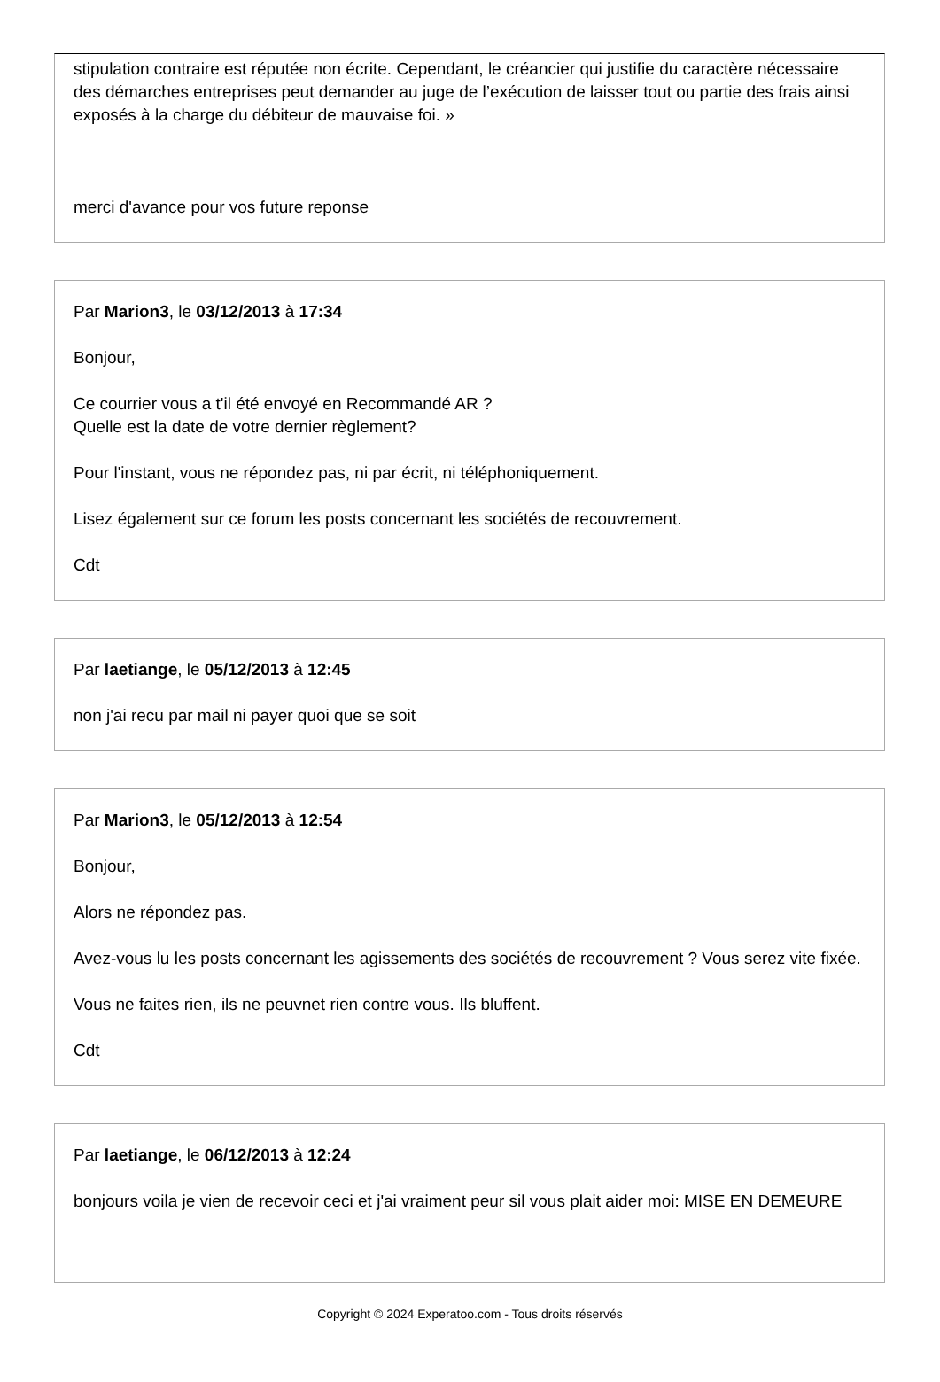stipulation contraire est réputée non écrite. Cependant, le créancier qui justifie du caractère nécessaire des démarches entreprises peut demander au juge de l’exécution de laisser tout ou partie des frais ainsi exposés à la charge du débiteur de mauvaise foi. »
merci d'avance pour vos future reponse
Par Marion3, le 03/12/2013 à 17:34
Bonjour,
Ce courrier vous a t'il été envoyé en Recommandé AR ?
Quelle est la date de votre dernier règlement?
Pour l'instant, vous ne répondez pas, ni par écrit, ni téléphoniquement.
Lisez également sur ce forum les posts concernant les sociétés de recouvrement.
Cdt
Par laetiange, le 05/12/2013 à 12:45
non j'ai recu par mail ni payer quoi que se soit
Par Marion3, le 05/12/2013 à 12:54
Bonjour,
Alors ne répondez pas.
Avez-vous lu les posts concernant les agissements des sociétés de recouvrement ? Vous serez vite fixée.
Vous ne faites rien, ils ne peuvnet rien contre vous. Ils bluffent.
Cdt
Par laetiange, le 06/12/2013 à 12:24
bonjours voila je vien de recevoir ceci et j'ai vraiment peur sil vous plait aider moi: MISE EN DEMEURE
Copyright © 2024 Experatoo.com - Tous droits réservés